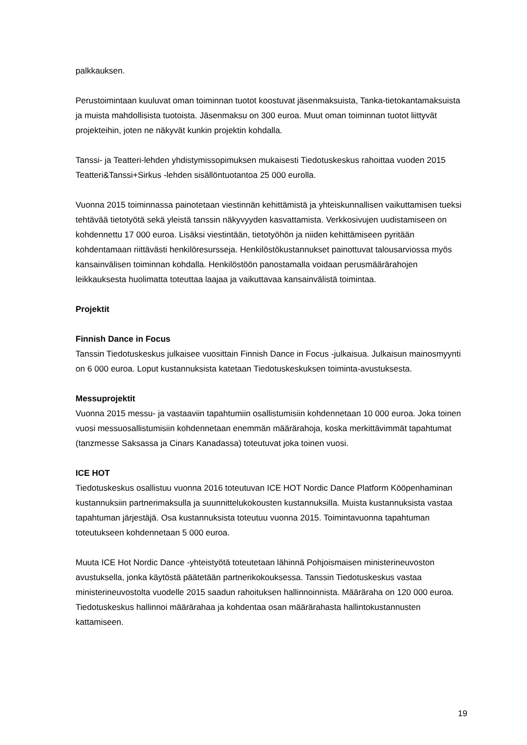palkkauksen.
Perustoimintaan kuuluvat oman toiminnan tuotot koostuvat jäsenmaksuista, Tanka-tietokantamaksuista ja muista mahdollisista tuotoista. Jäsenmaksu on 300 euroa. Muut oman toiminnan tuotot liittyvät projekteihin, joten ne näkyvät kunkin projektin kohdalla.
Tanssi- ja Teatteri-lehden yhdistymissopimuksen mukaisesti Tiedotuskeskus rahoittaa vuoden 2015 Teatteri&Tanssi+Sirkus -lehden sisällöntuotantoa 25 000 eurolla.
Vuonna 2015 toiminnassa painotetaan viestinnän kehittämistä ja yhteiskunnallisen vaikuttamisen tueksi tehtävää tietotyötä sekä yleistä tanssin näkyvyyden kasvattamista. Verkkosivujen uudistamiseen on kohdennettu 17 000 euroa. Lisäksi viestintään, tietotyöhön ja niiden kehittämiseen pyritään kohdentamaan riittävästi henkilöresursseja. Henkilöstökustannukset painottuvat talousarviossa myös kansainvälisen toiminnan kohdalla. Henkilöstöön panostamalla voidaan perusmäärärahojen leikkauksesta huolimatta toteuttaa laajaa ja vaikuttavaa kansainvälistä toimintaa.
Projektit
Finnish Dance in Focus
Tanssin Tiedotuskeskus julkaisee vuosittain Finnish Dance in Focus -julkaisua. Julkaisun mainosmyynti on 6 000 euroa. Loput kustannuksista katetaan Tiedotuskeskuksen toiminta-avustuksesta.
Messuprojektit
Vuonna 2015 messu- ja vastaaviin tapahtumiin osallistumisiin kohdennetaan 10 000 euroa. Joka toinen vuosi messuosallistumisiin kohdennetaan enemmän määrärahoja, koska merkittävimmät tapahtumat (tanzmesse Saksassa ja Cinars Kanadassa) toteutuvat joka toinen vuosi.
ICE HOT
Tiedotuskeskus osallistuu vuonna 2016 toteutuvan ICE HOT Nordic Dance Platform Kööpenhaminan kustannuksiin partnerimaksulla ja suunnittelukokousten kustannuksilla. Muista kustannuksista vastaa tapahtuman järjestäjä. Osa kustannuksista toteutuu vuonna 2015. Toimintavuonna tapahtuman toteutukseen kohdennetaan 5 000 euroa.
Muuta ICE Hot Nordic Dance -yhteistyötä toteutetaan lähinnä Pohjoismaisen ministerineuvoston avustuksella, jonka käytöstä päätetään partnerikokouksessa. Tanssin Tiedotuskeskus vastaa ministerineuvostolta vuodelle 2015 saadun rahoituksen hallinnoinnista. Määräraha on 120 000 euroa. Tiedotuskeskus hallinnoi määrärahaa ja kohdentaa osan määrärahasta hallintokustannusten kattamiseen.
19